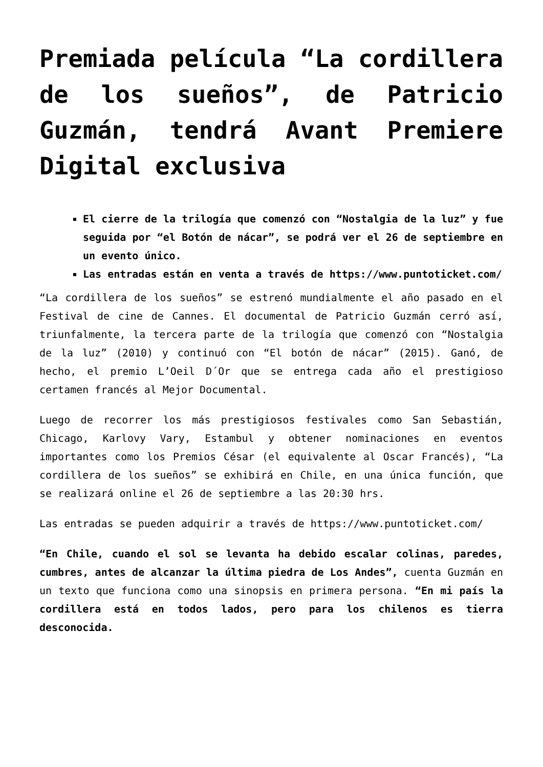Premiada película “La cordillera de los sueños”, de Patricio Guzmán, tendrá Avant Premiere Digital exclusiva
El cierre de la trilogía que comenzó con “Nostalgia de la luz” y fue seguida por “el Botón de nácar”, se podrá ver el 26 de septiembre en un evento único.
Las entradas están en venta a través de https://www.puntoticket.com/
“La cordillera de los sueños” se estrenó mundialmente el año pasado en el Festival de cine de Cannes. El documental de Patricio Guzmán cerró así, triunfalmente, la tercera parte de la trilogía que comenzó con “Nostalgia de la luz” (2010) y continuó con “El botón de nácar” (2015). Ganó, de hecho, el premio L’Oeil D´Or que se entrega cada año el prestigioso certamen francés al Mejor Documental.
Luego de recorrer los más prestigiosos festivales como San Sebastián, Chicago, Karlovy Vary, Estambul y obtener nominaciones en eventos importantes como los Premios César (el equivalente al Oscar Francés), “La cordillera de los sueños” se exhibirá en Chile, en una única función, que se realizará online el 26 de septiembre a las 20:30 hrs.
Las entradas se pueden adquirir a través de https://www.puntoticket.com/
“En Chile, cuando el sol se levanta ha debido escalar colinas, paredes, cumbres, antes de alcanzar la última piedra de Los Andes”, cuenta Guzmán en un texto que funciona como una sinopsis en primera persona. “En mi país la cordillera está en todos lados, pero para los chilenos es tierra desconocida.